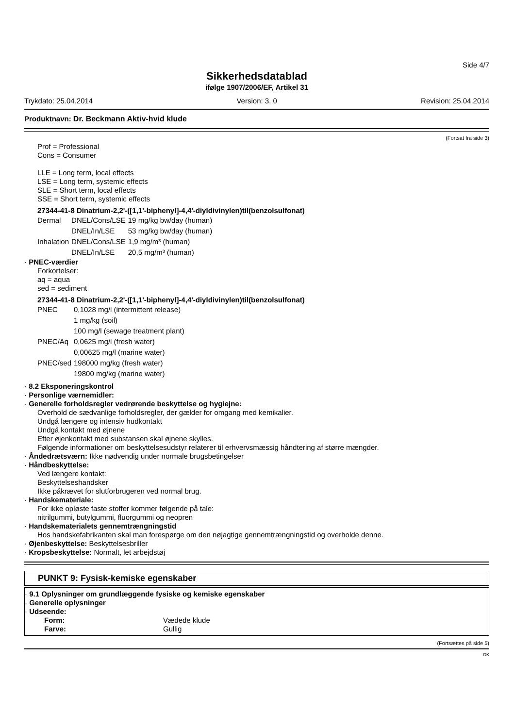Side 4/7
Sikkerhedsdatablad
ifølge 1907/2006/EF, Artikel 31
Trykdato: 25.04.2014 Version: 3. 0 Revision: 25.04.2014
Produktnavn: Dr. Beckmann Aktiv-hvid klude
(Fortsat fra side 3)
Prof = Professional
Cons = Consumer
LLE = Long term, local effects
LSE = Long term, systemic effects
SLE = Short term, local effects
SSE = Short term, systemic effects
27344-41-8 Dinatrium-2,2'-([1,1'-biphenyl]-4,4'-diyldivinylen)til(benzolsulfonat)
| Dermal | DNEL/Cons/LSE | 19 mg/kg bw/day (human) |
| | DNEL/In/LSE | 53 mg/kg bw/day (human) |
| Inhalation | DNEL/Cons/LSE | 1,9 mg/m³ (human) |
| | DNEL/In/LSE | 20,5 mg/m³ (human) |
· PNEC-værdier
Forkortelser:
aq = aqua
sed = sediment
27344-41-8 Dinatrium-2,2'-([1,1'-biphenyl]-4,4'-diyldivinylen)til(benzolsulfonat)
| PNEC | 0,1028 mg/l (intermittent release) |
| | 1 mg/kg (soil) |
| | 100 mg/l (sewage treatment plant) |
| PNEC/Aq | 0,0625 mg/l (fresh water) |
| | 0,00625 mg/l (marine water) |
| PNEC/sed | 198000 mg/kg (fresh water) |
| | 19800 mg/kg (marine water) |
· 8.2 Eksponeringskontrol
· Personlige værnemidler:
· Generelle forholdsregler vedrørende beskyttelse og hygiejne:
Overhold de sædvanlige forholdsregler, der gælder for omgang med kemikalier.
Undgå længere og intensiv hudkontakt
Undgå kontakt med øjnene
Efter øjenkontakt med substansen skal øjnene skylles.
Følgende informationer om beskyttelsesudstyr relaterer til erhvervsmæssig håndtering af større mængder.
· Åndedrætsværn: Ikke nødvendig under normale brugsbetingelser
· Håndbeskyttelse:
Ved længere kontakt:
Beskyttelseshandsker
Ikke påkrævet for slutforbrugeren ved normal brug.
· Handskemateriale:
For ikke opløste faste stoffer kommer følgende på tale:
nitrilgummi, butylgummi, fluorgummi og neopren
· Handskematerialets gennemtrængningstid
Hos handskefabrikanten skal man forespørge om den nøjagtige gennemtrængningstid og overholde denne.
· Øjenbeskyttelse: Beskyttelsesbriller
· Kropsbeskyttelse: Normalt, let arbejdstøj
PUNKT 9: Fysisk-kemiske egenskaber
· 9.1 Oplysninger om grundlæggende fysiske og kemiske egenskaber
· Generelle oplysninger
· Udseende:
| Form: | Vædede klude |
| Farve: | Gullig |
(Fortsættes på side 5)
DK